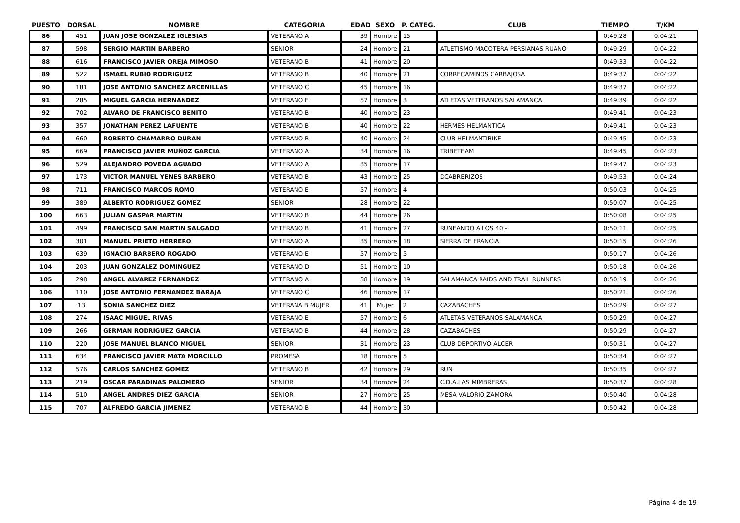| PUESTO | DORSAL | NOMBRE | CATEGORIA | EDAD | SEXO | P. CATEG. | CLUB | TIEMPO | T/KM |
| --- | --- | --- | --- | --- | --- | --- | --- | --- | --- |
| 86 | 451 | JUAN JOSE GONZALEZ IGLESIAS | VETERANO A | 39 | Hombre | 15 | | 0:49:28 | 0:04:21 |
| 87 | 598 | SERGIO MARTIN BARBERO | SENIOR | 24 | Hombre | 21 | ATLETISMO MACOTERA PERSIANAS RUANO | 0:49:29 | 0:04:22 |
| 88 | 616 | FRANCISCO JAVIER OREJA MIMOSO | VETERANO B | 41 | Hombre | 20 | | 0:49:33 | 0:04:22 |
| 89 | 522 | ISMAEL RUBIO RODRIGUEZ | VETERANO B | 40 | Hombre | 21 | CORRECAMINOS CARBAJOSA | 0:49:37 | 0:04:22 |
| 90 | 181 | JOSE ANTONIO SANCHEZ ARCENILLAS | VETERANO C | 45 | Hombre | 16 | | 0:49:37 | 0:04:22 |
| 91 | 285 | MIGUEL GARCIA HERNANDEZ | VETERANO E | 57 | Hombre | 3 | ATLETAS VETERANOS SALAMANCA | 0:49:39 | 0:04:22 |
| 92 | 702 | ALVARO DE FRANCISCO BENITO | VETERANO B | 40 | Hombre | 23 | | 0:49:41 | 0:04:23 |
| 93 | 357 | JONATHAN PEREZ LAFUENTE | VETERANO B | 40 | Hombre | 22 | HERMES HELMANTICA | 0:49:41 | 0:04:23 |
| 94 | 660 | ROBERTO CHAMARRO DURAN | VETERANO B | 40 | Hombre | 24 | CLUB HELMANTIBIKE | 0:49:45 | 0:04:23 |
| 95 | 669 | FRANCISCO JAVIER MUÑOZ GARCIA | VETERANO A | 34 | Hombre | 16 | TRIBETEAM | 0:49:45 | 0:04:23 |
| 96 | 529 | ALEJANDRO POVEDA AGUADO | VETERANO A | 35 | Hombre | 17 | | 0:49:47 | 0:04:23 |
| 97 | 173 | VICTOR MANUEL YENES BARBERO | VETERANO B | 43 | Hombre | 25 | DCABRERIZOS | 0:49:53 | 0:04:24 |
| 98 | 711 | FRANCISCO MARCOS ROMO | VETERANO E | 57 | Hombre | 4 | | 0:50:03 | 0:04:25 |
| 99 | 389 | ALBERTO RODRIGUEZ GOMEZ | SENIOR | 28 | Hombre | 22 | | 0:50:07 | 0:04:25 |
| 100 | 663 | JULIAN GASPAR MARTIN | VETERANO B | 44 | Hombre | 26 | | 0:50:08 | 0:04:25 |
| 101 | 499 | FRANCISCO SAN MARTIN SALGADO | VETERANO B | 41 | Hombre | 27 | RUNEANDO A LOS 40 - | 0:50:11 | 0:04:25 |
| 102 | 301 | MANUEL PRIETO HERRERO | VETERANO A | 35 | Hombre | 18 | SIERRA DE FRANCIA | 0:50:15 | 0:04:26 |
| 103 | 639 | IGNACIO BARBERO ROGADO | VETERANO E | 57 | Hombre | 5 | | 0:50:17 | 0:04:26 |
| 104 | 203 | JUAN GONZALEZ DOMINGUEZ | VETERANO D | 51 | Hombre | 10 | | 0:50:18 | 0:04:26 |
| 105 | 298 | ANGEL ALVAREZ FERNANDEZ | VETERANO A | 38 | Hombre | 19 | SALAMANCA RAIDS AND TRAIL RUNNERS | 0:50:19 | 0:04:26 |
| 106 | 110 | JOSE ANTONIO FERNANDEZ BARAJA | VETERANO C | 46 | Hombre | 17 | | 0:50:21 | 0:04:26 |
| 107 | 13 | SONIA SANCHEZ DIEZ | VETERANA B MUJER | 41 | Mujer | 2 | CAZABACHES | 0:50:29 | 0:04:27 |
| 108 | 274 | ISAAC MIGUEL RIVAS | VETERANO E | 57 | Hombre | 6 | ATLETAS VETERANOS SALAMANCA | 0:50:29 | 0:04:27 |
| 109 | 266 | GERMAN RODRIGUEZ GARCIA | VETERANO B | 44 | Hombre | 28 | CAZABACHES | 0:50:29 | 0:04:27 |
| 110 | 220 | JOSE MANUEL BLANCO MIGUEL | SENIOR | 31 | Hombre | 23 | CLUB DEPORTIVO ALCER | 0:50:31 | 0:04:27 |
| 111 | 634 | FRANCISCO JAVIER MATA MORCILLO | PROMESA | 18 | Hombre | 5 | | 0:50:34 | 0:04:27 |
| 112 | 576 | CARLOS SANCHEZ GOMEZ | VETERANO B | 42 | Hombre | 29 | RUN | 0:50:35 | 0:04:27 |
| 113 | 219 | OSCAR PARADINAS PALOMERO | SENIOR | 34 | Hombre | 24 | C.D.A.LAS MIMBRERAS | 0:50:37 | 0:04:28 |
| 114 | 510 | ANGEL ANDRES DIEZ GARCIA | SENIOR | 27 | Hombre | 25 | MESA VALORIO ZAMORA | 0:50:40 | 0:04:28 |
| 115 | 707 | ALFREDO GARCIA JIMENEZ | VETERANO B | 44 | Hombre | 30 | | 0:50:42 | 0:04:28 |
Página 4 de 19